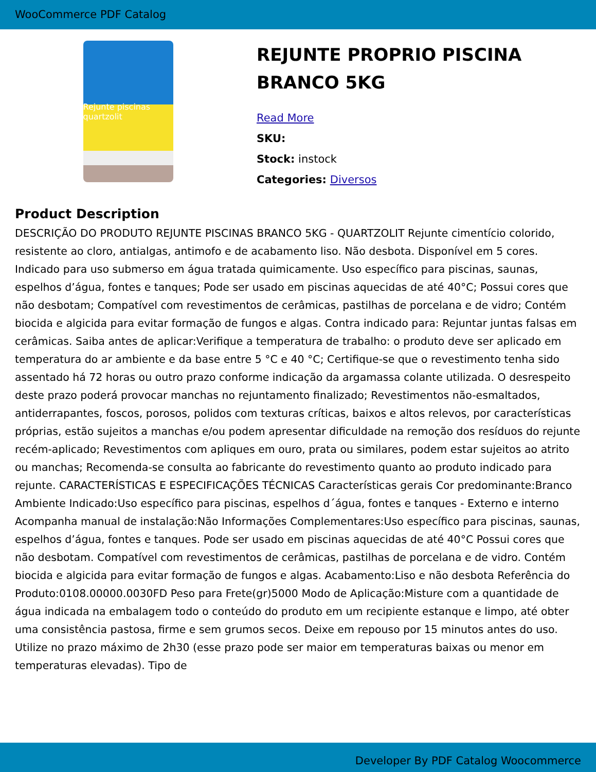WooCommerce PDF Catalog
Rejunte piscinas quartzolit
REJUNTE PROPRIO PISCINA BRANCO 5KG
Read More
SKU:
Stock: instock
Categories: Diversos
Product Description
DESCRIÇÃO DO PRODUTO REJUNTE PISCINAS BRANCO 5KG - QUARTZOLIT Rejunte cimentício colorido, resistente ao cloro, antialgas, antimofo e de acabamento liso. Não desbota. Disponível em 5 cores. Indicado para uso submerso em água tratada quimicamente. Uso específico para piscinas, saunas, espelhos d’água, fontes e tanques; Pode ser usado em piscinas aquecidas de até 40°C; Possui cores que não desbotam; Compatível com revestimentos de cerâmicas, pastilhas de porcelana e de vidro; Contém biocida e algicida para evitar formação de fungos e algas. Contra indicado para: Rejuntar juntas falsas em cerâmicas. Saiba antes de aplicar:Verifique a temperatura de trabalho: o produto deve ser aplicado em temperatura do ar ambiente e da base entre 5 °C e 40 °C; Certifique-se que o revestimento tenha sido assentado há 72 horas ou outro prazo conforme indicação da argamassa colante utilizada. O desrespeito deste prazo poderá provocar manchas no rejuntamento finalizado; Revestimentos não-esmaltados, antiderrapantes, foscos, porosos, polidos com texturas críticas, baixos e altos relevos, por características próprias, estão sujeitos a manchas e/ou podem apresentar dificuldade na remoção dos resíduos do rejunte recém-aplicado; Revestimentos com apliques em ouro, prata ou similares, podem estar sujeitos ao atrito ou manchas; Recomenda-se consulta ao fabricante do revestimento quanto ao produto indicado para rejunte. CARACTERÍSTICAS E ESPECIFICAÇÕES TÉCNICAS Características gerais Cor predominante:Branco Ambiente Indicado:Uso específico para piscinas, espelhos d´água, fontes e tanques - Externo e interno Acompanha manual de instalação:Não Informações Complementares:Uso específico para piscinas, saunas, espelhos d’água, fontes e tanques. Pode ser usado em piscinas aquecidas de até 40°C Possui cores que não desbotam. Compatível com revestimentos de cerâmicas, pastilhas de porcelana e de vidro. Contém biocida e algicida para evitar formação de fungos e algas. Acabamento:Liso e não desbota Referência do Produto:0108.00000.0030FD Peso para Frete(gr)5000 Modo de Aplicação:Misture com a quantidade de água indicada na embalagem todo o conteúdo do produto em um recipiente estanque e limpo, até obter uma consistência pastosa, firme e sem grumos secos. Deixe em repouso por 15 minutos antes do uso. Utilize no prazo máximo de 2h30 (esse prazo pode ser maior em temperaturas baixas ou menor em temperaturas elevadas). Tipo de
Developer By PDF Catalog Woocommerce